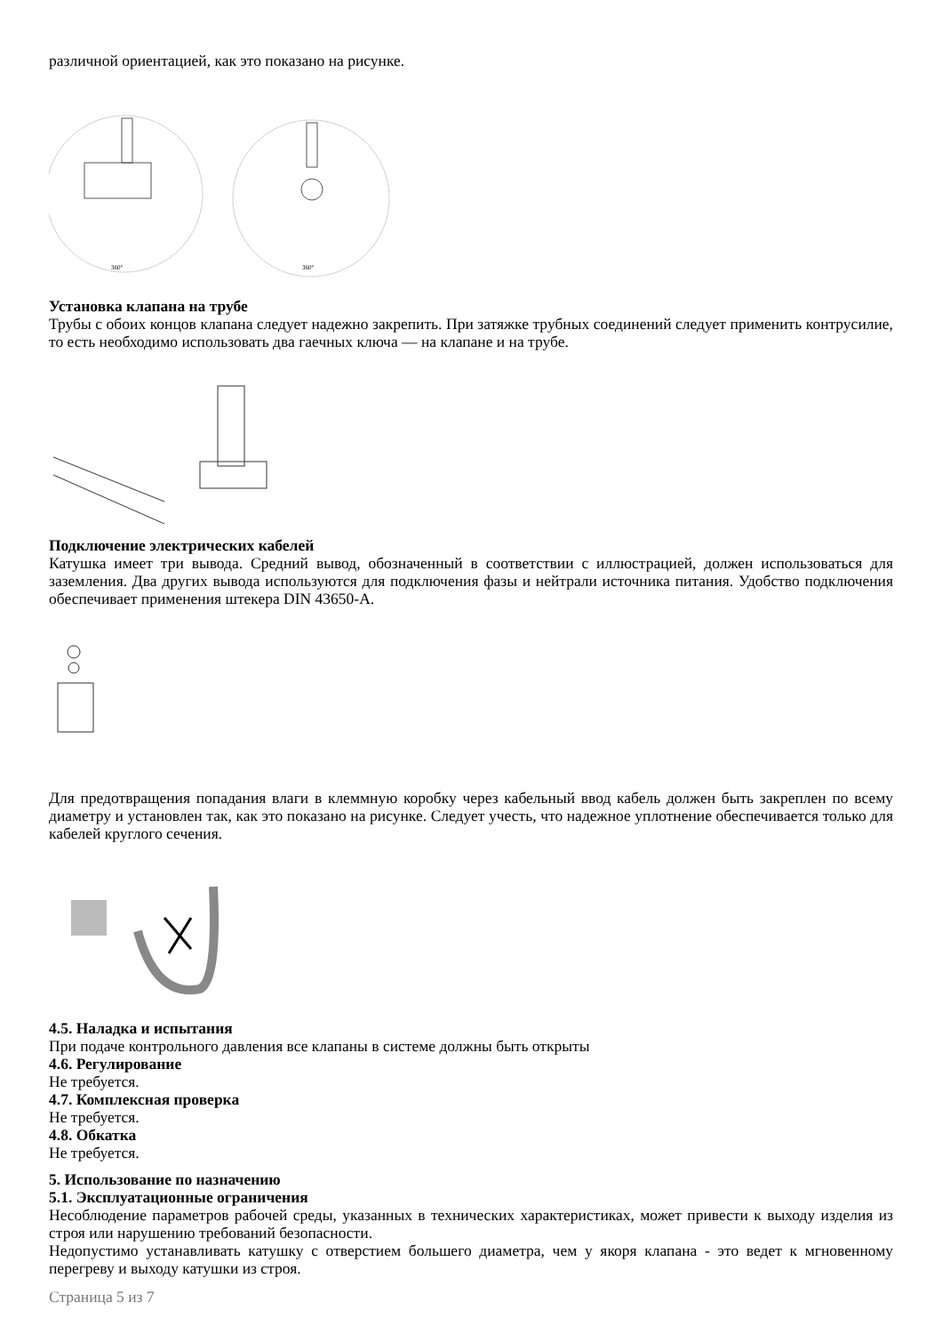различной ориентацией, как это показано на рисунке.
360°
360°
Установка клапана на трубе
Трубы с обоих концов клапана следует надежно закрепить. При затяжке трубных соединений следует применить контрусилие, то есть необходимо использовать два гаечных ключа — на клапане и на трубе.
Подключение электрических кабелей
Катушка имеет три вывода. Средний вывод, обозначенный в соответствии с иллюстрацией, должен использоваться для заземления. Два других вывода используются для подключения фазы и нейтрали источника питания. Удобство подключения обеспечивает применения штекера DIN 43650-A.
Для предотвращения попадания влаги в клеммную коробку через кабельный ввод кабель должен быть закреплен по всему диаметру и установлен так, как это показано на рисунке. Следует учесть, что надежное уплотнение обеспечивается только для кабелей круглого сечения.
4.5. Наладка и испытания
При подаче контрольного давления все клапаны в системе должны быть открыты
4.6. Регулирование
Не требуется.
4.7. Комплексная проверка
Не требуется.
4.8. Обкатка
Не требуется.
5. Использование по назначению
5.1. Эксплуатационные ограничения
Несоблюдение параметров рабочей среды, указанных в технических характеристиках, может привести к выходу изделия из строя или нарушению требований безопасности.
Недопустимо устанавливать катушку с отверстием большего диаметра, чем у якоря клапана - это ведет к мгновенному перегреву и выходу катушки из строя.
Страница 5 из 7